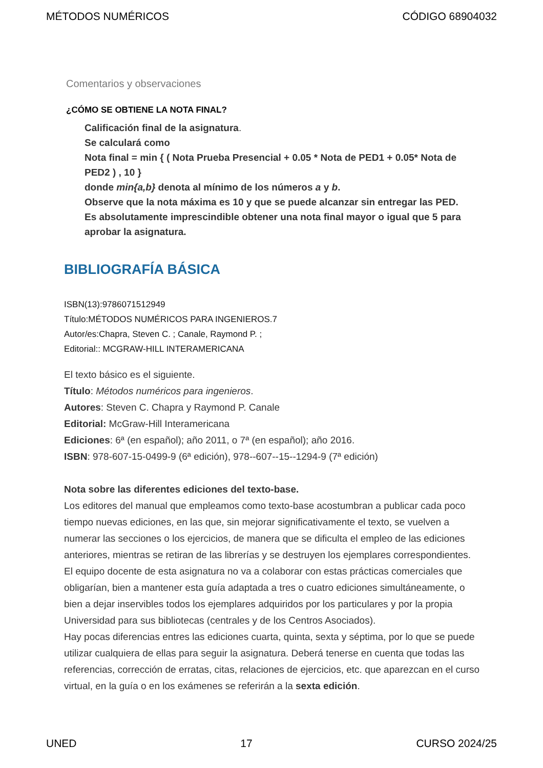MÉTODOS NUMÉRICOS CÓDIGO 68904032
Comentarios y observaciones
¿CÓMO SE OBTIENE LA NOTA FINAL?
Calificación final de la asignatura.
Se calculará como
Nota final = min { ( Nota Prueba Presencial + 0.05 * Nota de PED1 + 0.05* Nota de PED2 ) , 10 }
donde min{a,b} denota al mínimo de los números a y b.
Observe que la nota máxima es 10 y que se puede alcanzar sin entregar las PED.
Es absolutamente imprescindible obtener una nota final mayor o igual que 5 para aprobar la asignatura.
BIBLIOGRAFÍA BÁSICA
ISBN(13):9786071512949
Título:MÉTODOS NUMÉRICOS PARA INGENIEROS.7
Autor/es:Chapra, Steven C. ; Canale, Raymond P. ;
Editorial:: MCGRAW-HILL INTERAMERICANA
El texto básico es el siguiente.
Título: Métodos numéricos para ingenieros.
Autores: Steven C. Chapra y Raymond P. Canale
Editorial: McGraw-Hill Interamericana
Ediciones: 6ª (en español); año 2011, o 7ª (en español); año 2016.
ISBN: 978-607-15-0499-9 (6ª edición), 978--607--15--1294-9 (7ª edición)
Nota sobre las diferentes ediciones del texto-base.
Los editores del manual que empleamos como texto-base acostumbran a publicar cada poco tiempo nuevas ediciones, en las que, sin mejorar significativamente el texto, se vuelven a numerar las secciones o los ejercicios, de manera que se dificulta el empleo de las ediciones anteriores, mientras se retiran de las librerías y se destruyen los ejemplares correspondientes.
El equipo docente de esta asignatura no va a colaborar con estas prácticas comerciales que obligarían, bien a mantener esta guía adaptada a tres o cuatro ediciones simultáneamente, o bien a dejar inservibles todos los ejemplares adquiridos por los particulares y por la propia Universidad para sus bibliotecas (centrales y de los Centros Asociados).
Hay pocas diferencias entres las ediciones cuarta, quinta, sexta y séptima, por lo que se puede utilizar cualquiera de ellas para seguir la asignatura. Deberá tenerse en cuenta que todas las referencias, corrección de erratas, citas, relaciones de ejercicios, etc. que aparezcan en el curso virtual, en la guía o en los exámenes se referirán a la sexta edición.
UNED 17 CURSO 2024/25